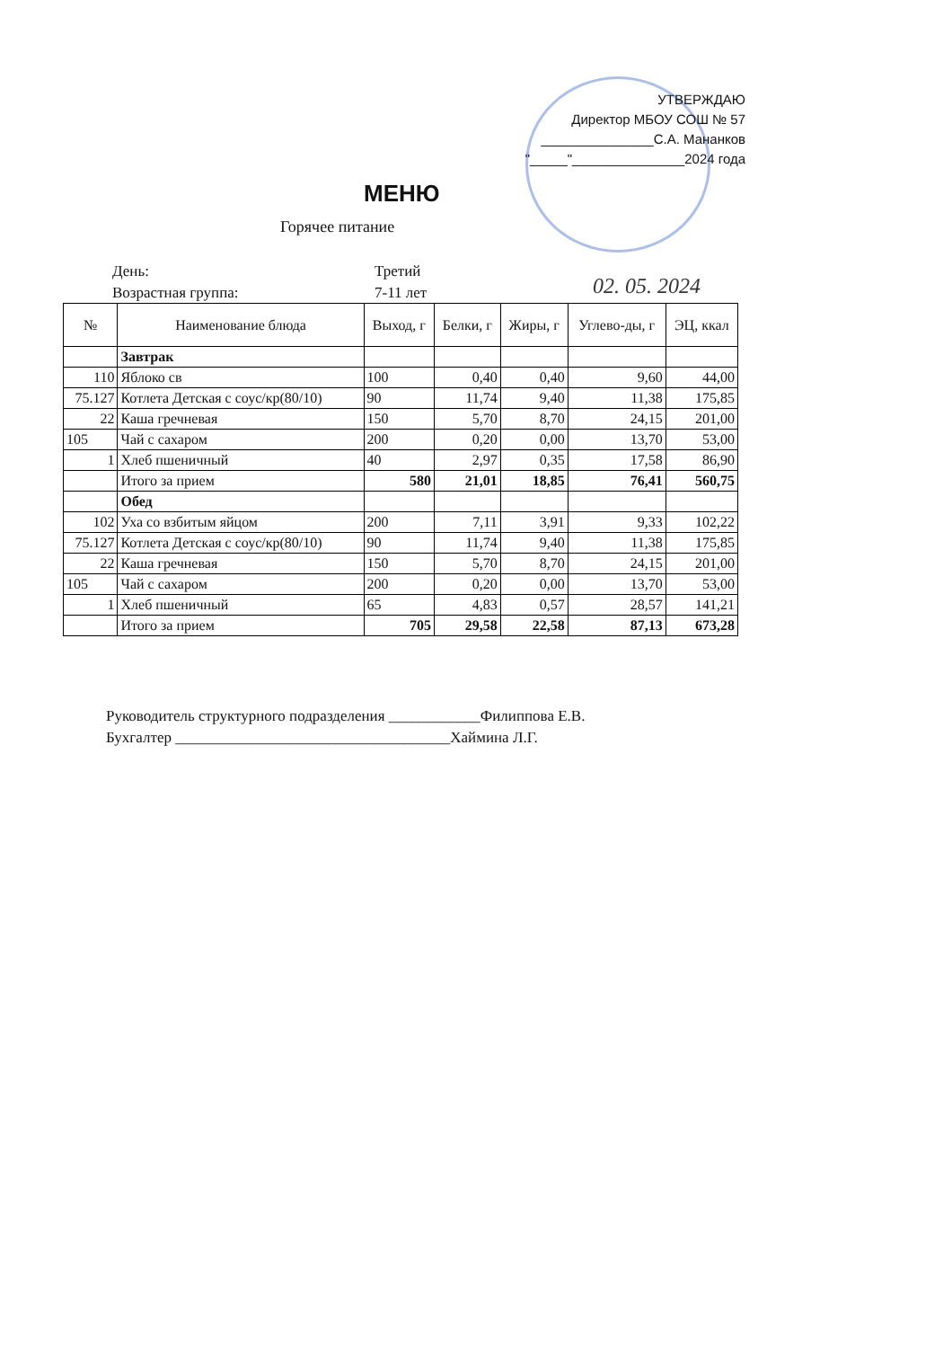УТВЕРЖДАЮ
Директор МБОУ СОШ № 57
_______________С.А. Мананков
"_____"_______________2024 года
МЕНЮ
Горячее питание
День: Третий
Возрастная группа: 7-11 лет
02. 05. 2024
| № | Наименование блюда | Выход, г | Белки, г | Жиры, г | Углево-ды, г | ЭЦ, ккал |
| --- | --- | --- | --- | --- | --- | --- |
| | Завтрак | | | | | |
| 110 | Яблоко св | 100 | 0,40 | 0,40 | 9,60 | 44,00 |
| 75.127 | Котлета Детская с соус/кр(80/10) | 90 | 11,74 | 9,40 | 11,38 | 175,85 |
| 22 | Каша гречневая | 150 | 5,70 | 8,70 | 24,15 | 201,00 |
| 105 | Чай с сахаром | 200 | 0,20 | 0,00 | 13,70 | 53,00 |
| 1 | Хлеб пшеничный | 40 | 2,97 | 0,35 | 17,58 | 86,90 |
| | Итого за прием | 580 | 21,01 | 18,85 | 76,41 | 560,75 |
| | Обед | | | | | |
| 102 | Уха со взбитым яйцом | 200 | 7,11 | 3,91 | 9,33 | 102,22 |
| 75.127 | Котлета Детская с соус/кр(80/10) | 90 | 11,74 | 9,40 | 11,38 | 175,85 |
| 22 | Каша гречневая | 150 | 5,70 | 8,70 | 24,15 | 201,00 |
| 105 | Чай с сахаром | 200 | 0,20 | 0,00 | 13,70 | 53,00 |
| 1 | Хлеб пшеничный | 65 | 4,83 | 0,57 | 28,57 | 141,21 |
| | Итого за прием | 705 | 29,58 | 22,58 | 87,13 | 673,28 |
Руководитель структурного подразделения ____________Филиппова Е.В.
Бухгалтер ____________________________________Хаймина Л.Г.